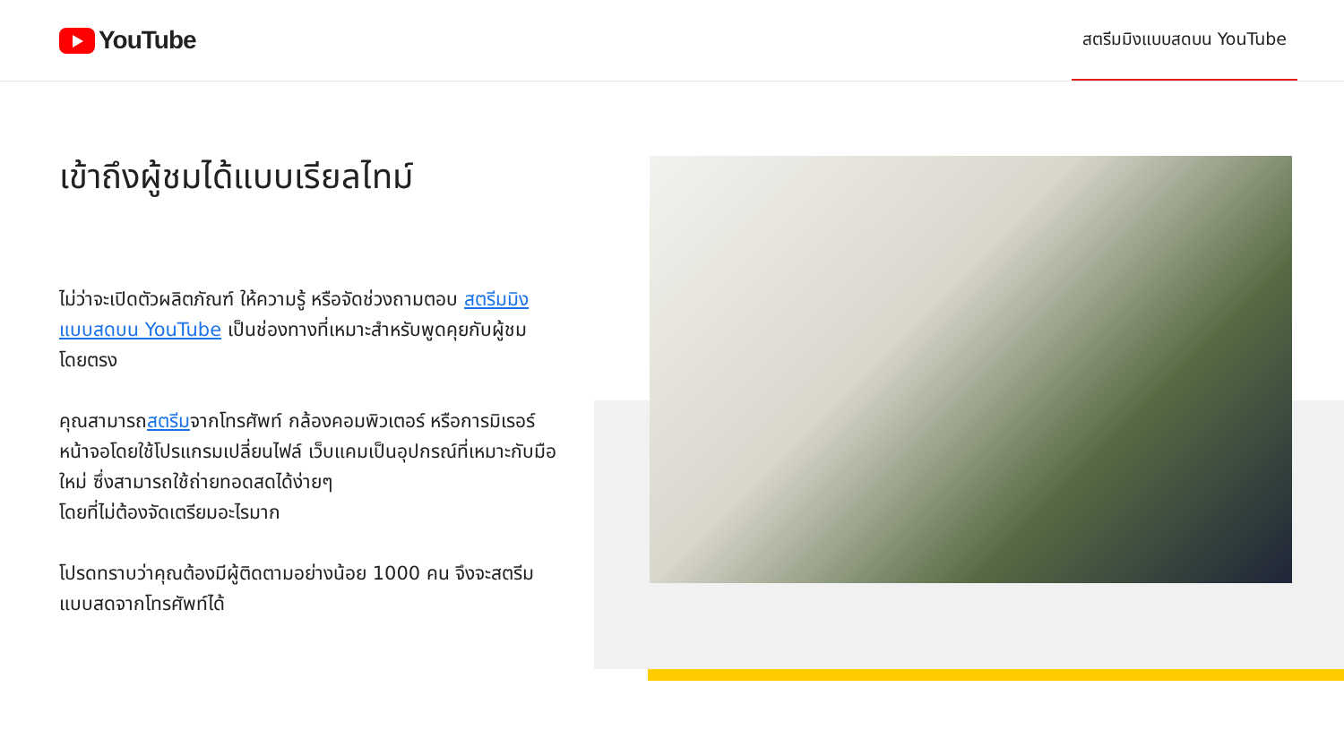YouTube
สตรีมมิงแบบสดบน YouTube
เข้าถึงผู้ชมได้แบบเรียลไทม์
ไม่ว่าจะเปิดตัวผลิตภัณฑ์ ให้ความรู้ หรือจัดช่วงถามตอบ สตรีมมิงแบบสดบน YouTube เป็นช่องทางที่เหมาะสำหรับพูดคุยกับผู้ชมโดยตรง
คุณสามารถสตรีมจากโทรศัพท์ กล้องคอมพิวเตอร์ หรือการมิเรอร์หน้าจอโดยใช้โปรแกรมเปลี่ยนไฟล์ เว็บแคมเป็นอุปกรณ์ที่เหมาะกับมือใหม่ ซึ่งสามารถใช้ถ่ายทอดสดได้ง่ายๆ
โดยที่ไม่ต้องจัดเตรียมอะไรมาก
โปรดทราบว่าคุณต้องมีผู้ติดตามอย่างน้อย 1000 คน จึงจะสตรีมแบบสดจากโทรศัพท์ได้